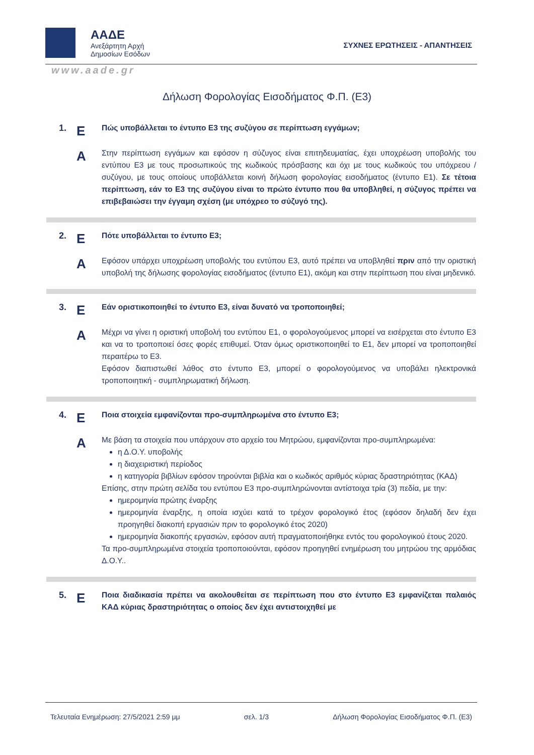ΑΑΔΕ
Ανεξάρτητη Αρχή
Δημοσίων Εσόδων
ΣΥΧΝΕΣ ΕΡΩΤΗΣΕΙΣ - ΑΠΑΝΤΗΣΕΙΣ
www.aade.gr
Δήλωση Φορολογίας Εισοδήματος Φ.Π. (Ε3)
1.
Ε
Πώς υποβάλλεται το έντυπο Ε3 της συζύγου σε περίπτωση εγγάμων;
Α
Στην περίπτωση εγγάμων και εφόσον η σύζυγος είναι επιτηδευματίας, έχει υποχρέωση υποβολής του εντύπου Ε3 με τους προσωπικούς της κωδικούς πρόσβασης και όχι με τους κωδικούς του υπόχρεου / συζύγου, με τους οποίους υποβάλλεται κοινή δήλωση φορολογίας εισοδήματος (έντυπο Ε1). Σε τέτοια περίπτωση, εάν το Ε3 της συζύγου είναι το πρώτο έντυπο που θα υποβληθεί, η σύζυγος πρέπει να επιβεβαιώσει την έγγαμη σχέση (με υπόχρεο το σύζυγό της).
2.
Ε
Πότε υποβάλλεται το έντυπο Ε3;
Α
Εφόσον υπάρχει υποχρέωση υποβολής του εντύπου Ε3, αυτό πρέπει να υποβληθεί πριν από την οριστική υποβολή της δήλωσης φορολογίας εισοδήματος (έντυπο Ε1), ακόμη και στην περίπτωση που είναι μηδενικό.
3.
Ε
Εάν οριστικοποιηθεί το έντυπο Ε3, είναι δυνατό να τροποποιηθεί;
Α
Μέχρι να γίνει η οριστική υποβολή του εντύπου Ε1, ο φορολογούμενος μπορεί να εισέρχεται στο έντυπο Ε3 και να το τροποποιεί όσες φορές επιθυμεί. Όταν όμως οριστικοποιηθεί το Ε1, δεν μπορεί να τροποποιηθεί περαιτέρω το Ε3.
Εφόσον διαπιστωθεί λάθος στο έντυπο Ε3, μπορεί ο φορολογούμενος να υποβάλει ηλεκτρονικά τροποποιητική - συμπληρωματική δήλωση.
4.
Ε
Ποια στοιχεία εμφανίζονται προ-συμπληρωμένα στο έντυπο Ε3;
Α
Με βάση τα στοιχεία που υπάρχουν στο αρχείο του Μητρώου, εμφανίζονται προ-συμπληρωμένα:
η Δ.Ο.Υ. υποβολής
η διαχειριστική περίοδος
η κατηγορία βιβλίων εφόσον τηρούνται βιβλία και ο κωδικός αριθμός κύριας δραστηριότητας (ΚΑΔ)
Επίσης, στην πρώτη σελίδα του εντύπου Ε3 προ-συμπληρώνονται αντίστοιχα τρία (3) πεδία, με την:
ημερομηνία πρώτης έναρξης
ημερομηνία έναρξης, η οποία ισχύει κατά το τρέχον φορολογικό έτος (εφόσον δηλαδή δεν έχει προηγηθεί διακοπή εργασιών πριν το φορολογικό έτος 2020)
ημερομηνία διακοπής εργασιών, εφόσον αυτή πραγματοποιήθηκε εντός του φορολογικού έτους 2020.
Τα προ-συμπληρωμένα στοιχεία τροποποιούνται, εφόσον προηγηθεί ενημέρωση του μητρώου της αρμόδιας Δ.Ο.Υ..
5.
Ε
Ποια διαδικασία πρέπει να ακολουθείται σε περίπτωση που στο έντυπο Ε3 εμφανίζεται παλαιός ΚΑΔ κύριας δραστηριότητας ο οποίος δεν έχει αντιστοιχηθεί με
Τελευταία Ενημέρωση: 27/5/2021 2:59 μμ σελ. 1/3 Δήλωση Φορολογίας Εισοδήματος Φ.Π. (Ε3)